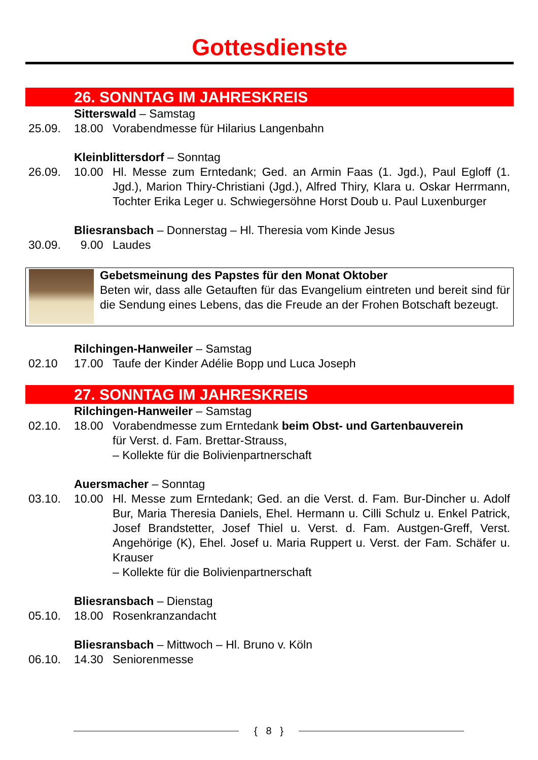Gottesdienste
26. SONNTAG IM JAHRESKREIS
Sitterswald – Samstag
25.09. 18.00 Vorabendmesse für Hilarius Langenbahn
Kleinblittersdorf – Sonntag
26.09. 10.00 Hl. Messe zum Erntedank; Ged. an Armin Faas (1. Jgd.), Paul Egloff (1. Jgd.), Marion Thiry-Christiani (Jgd.), Alfred Thiry, Klara u. Oskar Herrmann, Tochter Erika Leger u. Schwiegersöhne Horst Doub u. Paul Luxenburger
Bliesransbach – Donnerstag – Hl. Theresia vom Kinde Jesus
30.09. 9.00 Laudes
Gebetsmeinung des Papstes für den Monat Oktober
Beten wir, dass alle Getauften für das Evangelium eintreten und bereit sind für die Sendung eines Lebens, das die Freude an der Frohen Bot­schaft bezeugt.
Rilchingen-Hanweiler – Samstag
02.10 17.00 Taufe der Kinder Adélie Bopp und Luca Joseph
27. SONNTAG IM JAHRESKREIS
Rilchingen-Hanweiler – Samstag
02.10. 18.00 Vorabendmesse zum Erntedank beim Obst- und Gartenbauverein
für Verst. d. Fam. Brettar-Strauss,
– Kollekte für die Bolivienpartnerschaft
Auersmacher – Sonntag
03.10. 10.00 Hl. Messe zum Erntedank; Ged. an die Verst. d. Fam. Bur-Dincher u. Adolf Bur, Maria Theresia Daniels, Ehel. Hermann u. Cilli Schulz u. Enkel Patrick, Josef Brandstetter, Josef Thiel u. Verst. d. Fam. Aust­gen-Greff, Verst. Angehörige (K), Ehel. Josef u. Maria Ruppert u. Verst. der Fam. Schäfer u. Krauser
– Kollekte für die Bolivienpartnerschaft
Bliesransbach – Dienstag
05.10. 18.00 Rosenkranzandacht
Bliesransbach – Mittwoch – Hl. Bruno v. Köln
06.10. 14.30 Seniorenmesse
{ 8 }